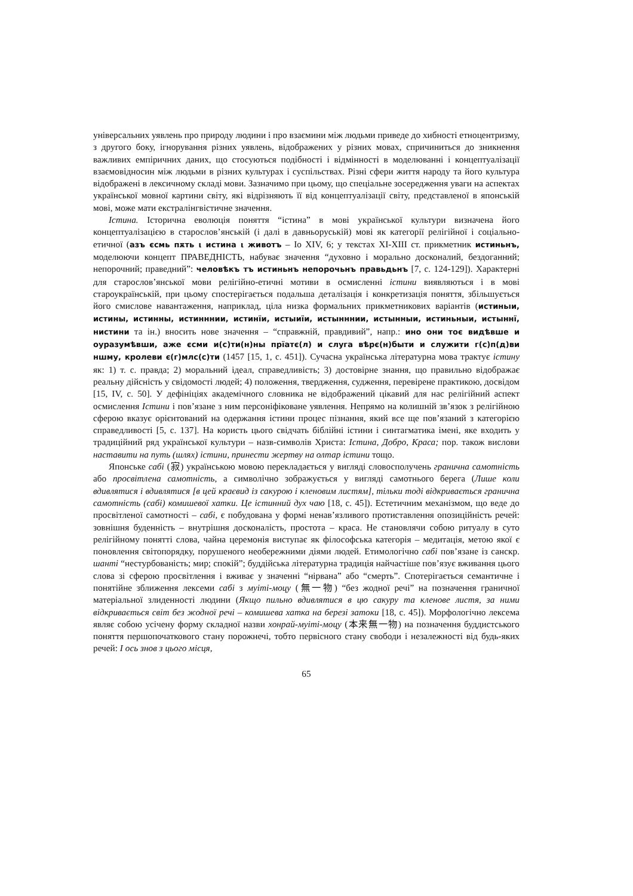універсальних уявлень про природу людини і про взаємини між людьми приведе до хибності етноцентризму, з другого боку, ігнорування різних уявлень, відображених у різних мовах, спричиниться до зникнення важливих емпіричних даних, що стосуються подібності і відмінності в моделюванні і концептуалізації взаємовідносин між людьми в різних культурах і суспільствах. Різні сфери життя народу та його культура відображені в лексичному складі мови. Зазначимо при цьому, що спеціальне зосередження уваги на аспектах української мовної картини світу, які відрізняють її від концептуалізації світу, представленої в японській мові, може мати екстралінгвістичне значення.
Істина. Історична еволюція поняття “істина” в мові української культури визначена його концептуалізацією в старослов’янській (і далі в давньоруській) мові як категорії релігійної і соціально-етичної (азъ єсмь пѫть ι истина ι животъ – Іо XIV, 6; у текстах XI-XIII ст. прикметник истиньнъ, моделюючи концепт ПРАВЕДНІСТЬ, набуває значення “духовно і морально досконалий, бездоганний; непорочний; праведний”: человѣкъ тъ истиньнъ непорочьнъ правьдьнъ [7, с. 124-129]). Характерні для старослов’янської мови релігійно-етичні мотиви в осмисленні істини виявляються і в мові староукраїнській, при цьому спостерігається подальша деталізація і конкретизація поняття, збільшується його смислове навантаження, наприклад, ціла низка формальних прикметникових варіантів (истиньıи, истины, истинны, истинннии, истинїи, истыиїи, истынннии, истынныи, истиньныи, истыннї, нистини та ін.) вносить нове значення – “справжній, правдивий”, напр.: ино они тоє видѣвше и оуразумѣвши, аже єсми и(с)ти(н)ны прїатє(л) и слуга вѣрє(н)быти и служити г(с)п(д)ви ншму, кролеви є(г)млс(с)ти (1457 [15, 1, с. 451]). Сучасна українська літературна мова трактує істину як: 1) т. с. правда; 2) моральний ідеал, справедливість; 3) достовірне знання, що правильно відображає реальну дійсність у свідомості людей; 4) положення, твердження, судження, перевірене практикою, досвідом [15, IV, с. 50]. У дефініціях академічного словника не відображений цікавий для нас релігійний аспект осмислення Істини і пов’язане з ним персоніфіковане уявлення. Непрямо на колишній зв’язок з релігійною сферою вказує орієнтований на одержання істини процес пізнання, який все ще пов’язаний з категорією справедливості [5, с. 137]. На користь цього свідчать біблійні істини і синтагматика імені, яке входить у традиційний ряд української культури – назв-символів Христа: Істина, Добро, Краса; пор. також вислови наставити на путь (шлях) істини, принести жертву на олтар істини тощо.
Японське сабі (寂) українською мовою перекладається у вигляді словосполучень гранична самотність або просвітлена самотність, а символічно зображується у вигляді самотнього берега (Лише коли вдивлятися і вдивлятися [в цей краєвид із сакурою і кленовим листям], тільки тоді відкривається гранична самотність (сабі) комишевої хатки. Це істинний дух чаю [18, с. 45]). Естетичним механізмом, що веде до просвітленої самотності – сабі, є побудована у формі ненав’язливого протиставлення опозиційність речей: зовнішня буденність – внутрішня досконалість, простота – краса. Не становлячи собою ритуалу в суто релігійному понятті слова, чайна церемонія виступає як філософська категорія – медитація, метою якої є поновлення світопорядку, порушеного необережними діями людей. Етимологічно сабі пов’язане із санскр. шанті “нестурбованість; мир; спокій”; буддійська літературна традиція найчастіше пов’язує вживання цього слова зі сферою просвітлення і вживає у значенні “нірвана” або “смерть”. Спотерігається семантичне і понятійне зближення лексеми сабі з муіті-моцу (無一物) “без жодної речі” на позначення граничної матеріальної злиденності людини (Якщо пильно вдивлятися в цю сакуру та кленове листя, за ними відкривається світ без жодної речі – комишева хатка на березі затоки [18, с. 45]). Морфологічно лексема являє собою усічену форму складної назви хонрай-муіті-моцу (本来無一物) на позначення буддистського поняття першопочаткового стану порожнечі, тобто первісного стану свободи і незалежності від будь-яких речей: І ось знов з цього місця,
65